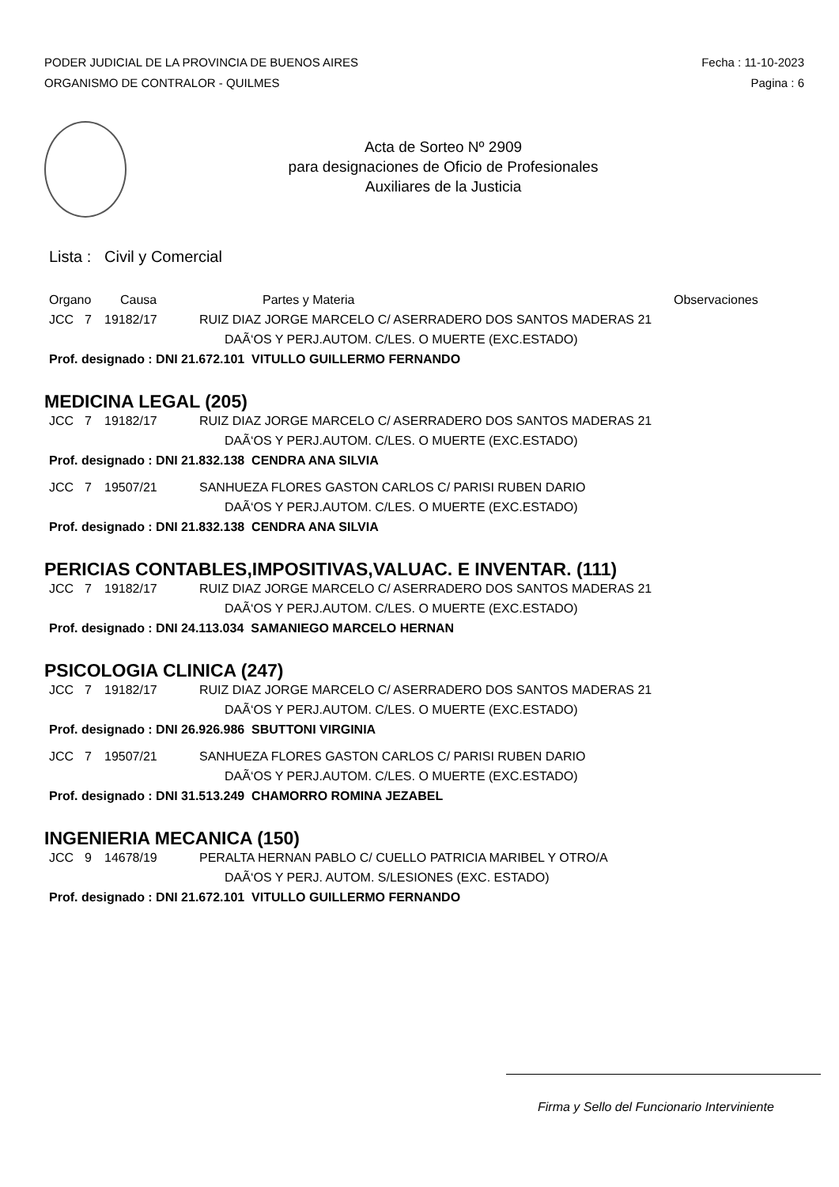PODER JUDICIAL DE LA PROVINCIA DE BUENOS AIRES
ORGANISMO DE CONTRALOR - QUILMES
Fecha : 11-10-2023
Pagina : 6
Acta de Sorteo Nº 2909
para designaciones de Oficio de Profesionales
Auxiliares de la Justicia
Lista : Civil y Comercial
Organo Causa Partes y Materia Observaciones
JCC 7 19182/17 RUIZ DIAZ JORGE MARCELO C/ ASERRADERO DOS SANTOS MADERAS 21
DAÃ‘OS Y PERJ.AUTOM. C/LES. O MUERTE (EXC.ESTADO)
Prof. designado : DNI 21.672.101 VITULLO GUILLERMO FERNANDO
MEDICINA LEGAL (205)
JCC 7 19182/17 RUIZ DIAZ JORGE MARCELO C/ ASERRADERO DOS SANTOS MADERAS 21
DAÃ‘OS Y PERJ.AUTOM. C/LES. O MUERTE (EXC.ESTADO)
Prof. designado : DNI 21.832.138 CENDRA ANA SILVIA
JCC 7 19507/21 SANHUEZA FLORES GASTON CARLOS C/ PARISI RUBEN DARIO
DAÃ‘OS Y PERJ.AUTOM. C/LES. O MUERTE (EXC.ESTADO)
Prof. designado : DNI 21.832.138 CENDRA ANA SILVIA
PERICIAS CONTABLES,IMPOSITIVAS,VALUAC. E INVENTAR. (111)
JCC 7 19182/17 RUIZ DIAZ JORGE MARCELO C/ ASERRADERO DOS SANTOS MADERAS 21
DAÃ‘OS Y PERJ.AUTOM. C/LES. O MUERTE (EXC.ESTADO)
Prof. designado : DNI 24.113.034 SAMANIEGO MARCELO HERNAN
PSICOLOGIA CLINICA (247)
JCC 7 19182/17 RUIZ DIAZ JORGE MARCELO C/ ASERRADERO DOS SANTOS MADERAS 21
DAÃ‘OS Y PERJ.AUTOM. C/LES. O MUERTE (EXC.ESTADO)
Prof. designado : DNI 26.926.986 SBUTTONI VIRGINIA
JCC 7 19507/21 SANHUEZA FLORES GASTON CARLOS C/ PARISI RUBEN DARIO
DAÃ‘OS Y PERJ.AUTOM. C/LES. O MUERTE (EXC.ESTADO)
Prof. designado : DNI 31.513.249 CHAMORRO ROMINA JEZABEL
INGENIERIA MECANICA (150)
JCC 9 14678/19 PERALTA HERNAN PABLO C/ CUELLO PATRICIA MARIBEL Y OTRO/A
DAÃ‘OS Y PERJ. AUTOM. S/LESIONES (EXC. ESTADO)
Prof. designado : DNI 21.672.101 VITULLO GUILLERMO FERNANDO
Firma y Sello del Funcionario Interviniente